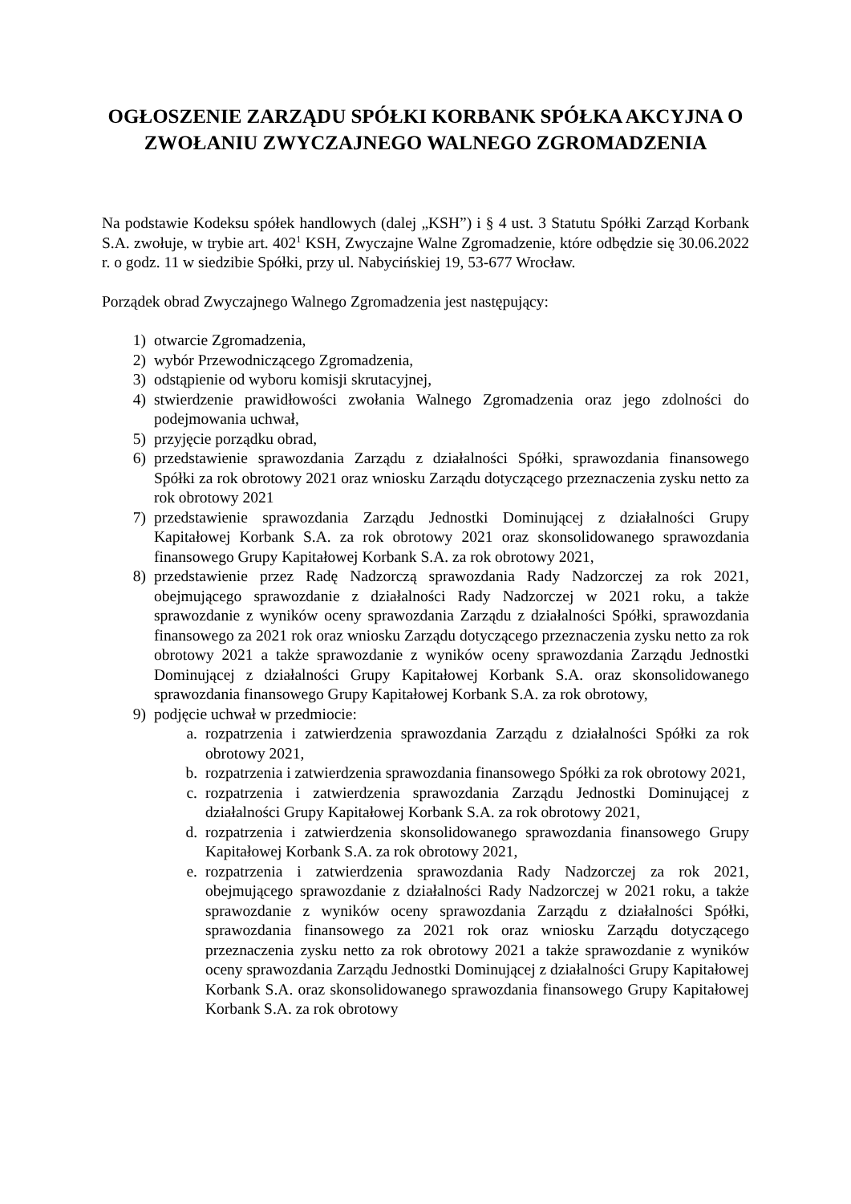OGŁOSZENIE ZARZĄDU SPÓŁKI KORBANK SPÓŁKA AKCYJNA O ZWOŁANIU ZWYCZAJNEGO WALNEGO ZGROMADZENIA
Na podstawie Kodeksu spółek handlowych (dalej „KSH”) i § 4 ust. 3 Statutu Spółki Zarząd Korbank S.A. zwołuje, w trybie art. 402<sup>1</sup> KSH, Zwyczajne Walne Zgromadzenie, które odbędzie się 30.06.2022 r. o godz. 11 w siedzibie Spółki, przy ul. Nabycińskiej 19, 53-677 Wrocław.
Porządek obrad Zwyczajnego Walnego Zgromadzenia jest następujący:
1) otwarcie Zgromadzenia,
2) wybór Przewodniczącego Zgromadzenia,
3) odstąpienie od wyboru komisji skrutacyjnej,
4) stwierdzenie prawidłowości zwołania Walnego Zgromadzenia oraz jego zdolności do podejmowania uchwał,
5) przyjęcie porządku obrad,
6) przedstawienie sprawozdania Zarządu z działalności Spółki, sprawozdania finansowego Spółki za rok obrotowy 2021 oraz wniosku Zarządu dotyczącego przeznaczenia zysku netto za rok obrotowy 2021
7) przedstawienie sprawozdania Zarządu Jednostki Dominującej z działalności Grupy Kapitałowej Korbank S.A. za rok obrotowy 2021 oraz skonsolidowanego sprawozdania finansowego Grupy Kapitałowej Korbank S.A. za rok obrotowy 2021,
8) przedstawienie przez Radę Nadzorczą sprawozdania Rady Nadzorczej za rok 2021, obejmującego sprawozdanie z działalności Rady Nadzorczej w 2021 roku, a także sprawozdanie z wyników oceny sprawozdania Zarządu z działalności Spółki, sprawozdania finansowego za 2021 rok oraz wniosku Zarządu dotyczącego przeznaczenia zysku netto za rok obrotowy 2021 a także sprawozdanie z wyników oceny sprawozdania Zarządu Jednostki Dominującej z działalności Grupy Kapitałowej Korbank S.A. oraz skonsolidowanego sprawozdania finansowego Grupy Kapitałowej Korbank S.A. za rok obrotowy,
9) podjęcie uchwał w przedmiocie:
a. rozpatrzenia i zatwierdzenia sprawozdania Zarządu z działalności Spółki za rok obrotowy 2021,
b. rozpatrzenia i zatwierdzenia sprawozdania finansowego Spółki za rok obrotowy 2021,
c. rozpatrzenia i zatwierdzenia sprawozdania Zarządu Jednostki Dominującej z działalności Grupy Kapitałowej Korbank S.A. za rok obrotowy 2021,
d. rozpatrzenia i zatwierdzenia skonsolidowanego sprawozdania finansowego Grupy Kapitałowej Korbank S.A. za rok obrotowy 2021,
e. rozpatrzenia i zatwierdzenia sprawozdania Rady Nadzorczej za rok 2021, obejmującego sprawozdanie z działalności Rady Nadzorczej w 2021 roku, a także sprawozdanie z wyników oceny sprawozdania Zarządu z działalności Spółki, sprawozdania finansowego za 2021 rok oraz wniosku Zarządu dotyczącego przeznaczenia zysku netto za rok obrotowy 2021 a także sprawozdanie z wyników oceny sprawozdania Zarządu Jednostki Dominującej z działalności Grupy Kapitałowej Korbank S.A. oraz skonsolidowanego sprawozdania finansowego Grupy Kapitałowej Korbank S.A. za rok obrotowy